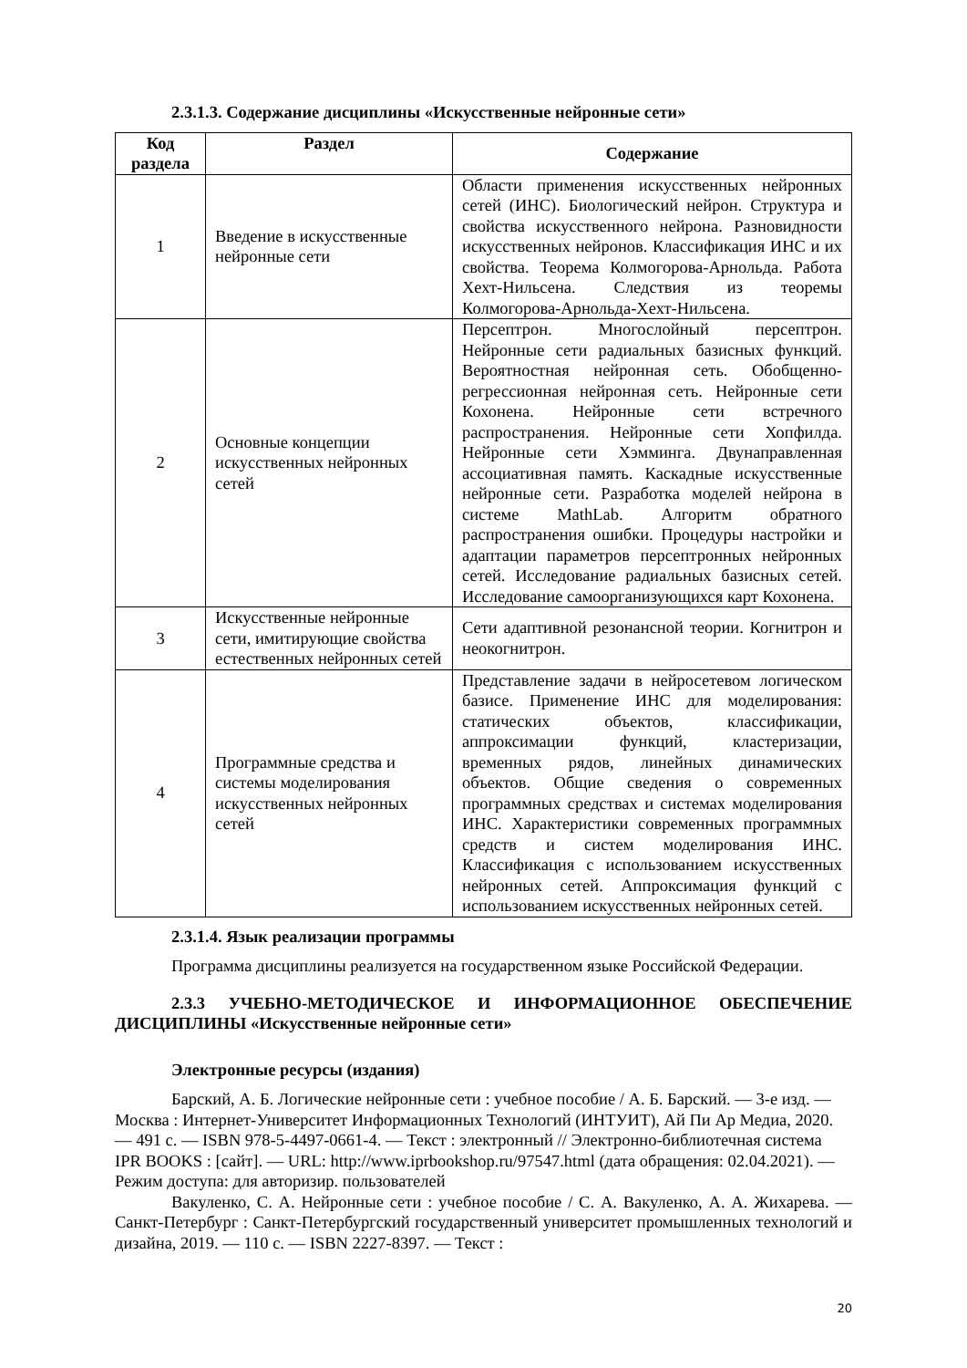2.3.1.3. Содержание дисциплины «Искусственные нейронные сети»
| Код раздела | Раздел | Содержание |
| --- | --- | --- |
| 1 | Введение в искусственные нейронные сети | Области применения искусственных нейронных сетей (ИНС). Биологический нейрон. Структура и свойства искусственного нейрона. Разновидности искусственных нейронов. Классификация ИНС и их свойства. Теорема Колмогорова-Арнольда. Работа Хехт-Нильсена. Следствия из теоремы Колмогорова-Арнольда-Хехт-Нильсена. |
| 2 | Основные концепции искусственных нейронных сетей | Персептрон. Многослойный персептрон. Нейронные сети радиальных базисных функций. Вероятностная нейронная сеть. Обобщенно-регрессионная нейронная сеть. Нейронные сети Кохонена. Нейронные сети встречного распространения. Нейронные сети Хопфилда. Нейронные сети Хэмминга. Двунаправленная ассоциативная память. Каскадные искусственные нейронные сети. Разработка моделей нейрона в системе MathLab. Алгоритм обратного распространения ошибки. Процедуры настройки и адаптации параметров персептронных нейронных сетей. Исследование радиальных базисных сетей. Исследование самоорганизующихся карт Кохонена. |
| 3 | Искусственные нейронные сети, имитирующие свойства естественных нейронных сетей | Сети адаптивной резонансной теории. Когнитрон и неокогнитрон. |
| 4 | Программные средства и системы моделирования искусственных нейронных сетей | Представление задачи в нейросетевом логическом базисе. Применение ИНС для моделирования: статических объектов, классификации, аппроксимации функций, кластеризации, временных рядов, линейных динамических объектов. Общие сведения о современных программных средствах и системах моделирования ИНС. Характеристики современных программных средств и систем моделирования ИНС. Классификация с использованием искусственных нейронных сетей. Аппроксимация функций с использованием искусственных нейронных сетей. |
2.3.1.4. Язык реализации программы
Программа дисциплины реализуется на государственном языке Российской Федерации.
2.3.3 УЧЕБНО-МЕТОДИЧЕСКОЕ И ИНФОРМАЦИОННОЕ ОБЕСПЕЧЕНИЕ ДИСЦИПЛИНЫ «Искусственные нейронные сети»
Электронные ресурсы (издания)
Барский, А. Б. Логические нейронные сети : учебное пособие / А. Б. Барский. — 3-е изд. — Москва : Интернет-Университет Информационных Технологий (ИНТУИТ), Ай Пи Ар Медиа, 2020. — 491 c. — ISBN 978-5-4497-0661-4. — Текст : электронный // Электронно-библиотечная система IPR BOOKS : [сайт]. — URL: http://www.iprbookshop.ru/97547.html (дата обращения: 02.04.2021). — Режим доступа: для авторизир. пользователей
Вакуленко, С. А. Нейронные сети : учебное пособие / С. А. Вакуленко, А. А. Жихарева. — Санкт-Петербург : Санкт-Петербургский государственный университет промышленных технологий и дизайна, 2019. — 110 c. — ISBN 2227-8397. — Текст :
20